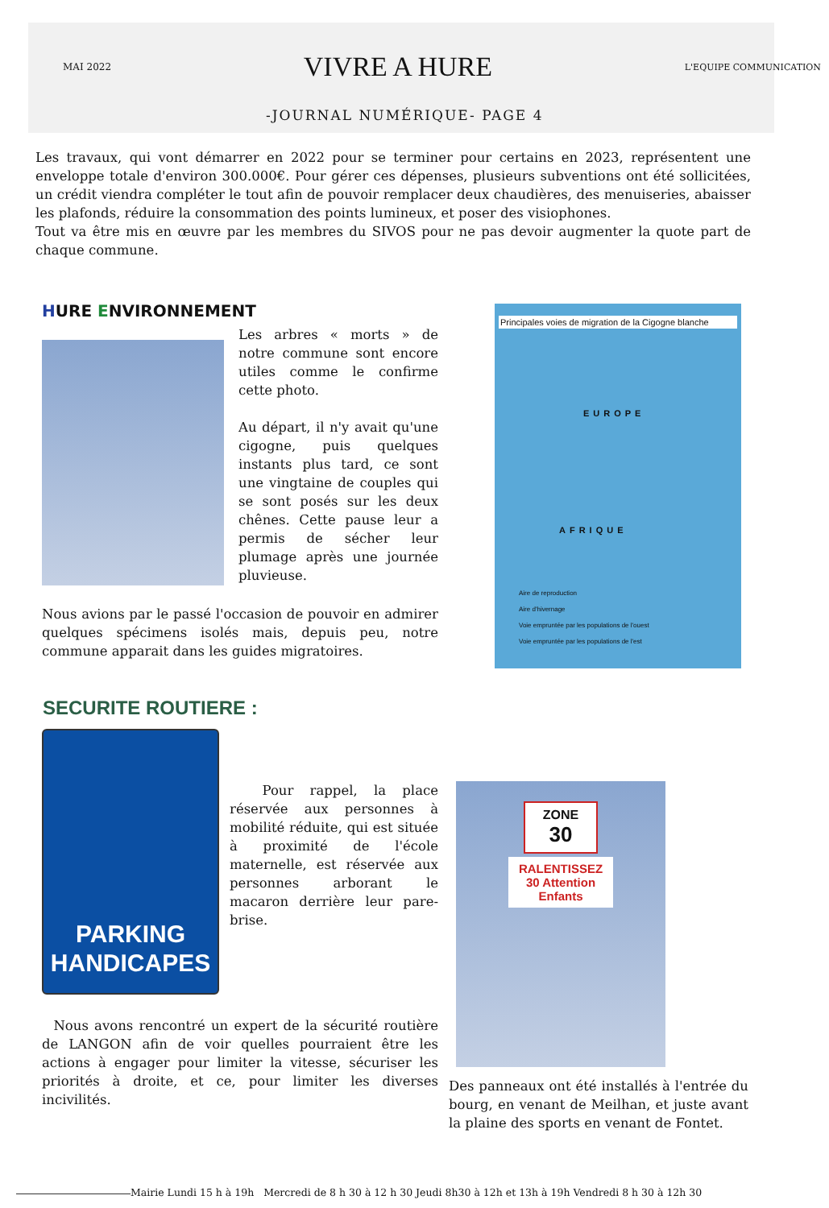MAI 2022 VIVRE A HURE L'EQUIPE COMMUNICATION
-JOURNAL NUMÉRIQUE- PAGE 4
Les travaux, qui vont démarrer en 2022 pour se terminer pour certains en 2023, représentent une enveloppe totale d'environ 300.000€. Pour gérer ces dépenses, plusieurs subventions ont été sollicitées, un crédit viendra compléter le tout afin de pouvoir remplacer deux chaudières, des menuiseries, abaisser les plafonds, réduire la consommation des points lumineux, et poser des visiophones.
Tout va être mis en œuvre par les membres du SIVOS pour ne pas devoir augmenter la quote part de chaque commune.
HURE ENVIRONNEMENT
Les arbres « morts » de notre commune sont encore utiles comme le confirme cette photo.
Au départ, il n'y avait qu'une cigogne, puis quelques instants plus tard, ce sont une vingtaine de couples qui se sont posés sur les deux chênes. Cette pause leur a permis de sécher leur plumage après une journée pluvieuse.
Nous avions par le passé l'occasion de pouvoir en admirer quelques spécimens isolés mais, depuis peu, notre commune apparait dans les guides migratoires.
Principales voies de migration de la Cigogne blanche
EUROPE
AFRIQUE
Aire de reproduction
Aire d'hivernage
Voie empruntée par les populations de l'ouest
Voie empruntée par les populations de l'est
SECURITE ROUTIERE :
PARKING
HANDICAPES
Pour rappel, la place réservée aux personnes à mobilité réduite, qui est située à proximité de l'école maternelle, est réservée aux personnes arborant le macaron derrière leur pare-brise.
Nous avons rencontré un expert de la sécurité routière de LANGON afin de voir quelles pourraient être les actions à engager pour limiter la vitesse, sécuriser les priorités à droite, et ce, pour limiter les diverses incivilités.
ZONE
30
RALENTISSEZ
30 Attention Enfants
Des panneaux ont été installés à l'entrée du bourg, en venant de Meilhan, et juste avant la plaine des sports en venant de Fontet.
Mairie Lundi 15 h à 19h Mercredi de 8 h 30 à 12 h 30 Jeudi 8h30 à 12h et 13h à 19h Vendredi 8 h 30 à 12h 30